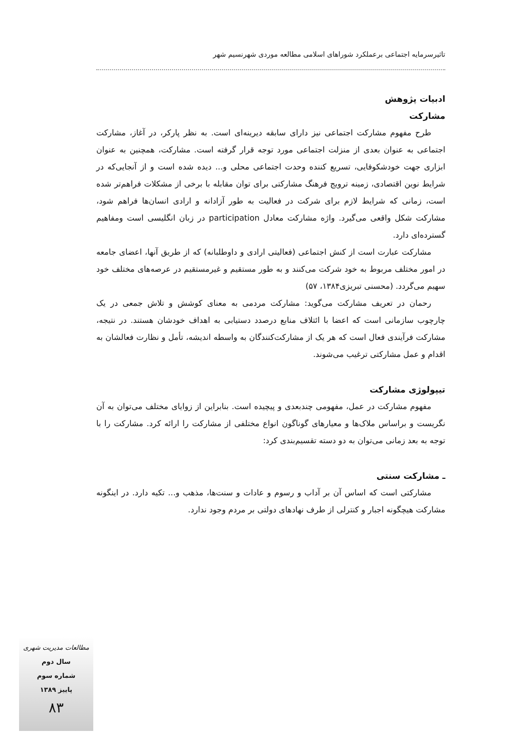تاثیرسرمایه اجتماعی برعملکرد شوراهای اسلامی مطالعه موردی شهرنسیم شهر
ادبیات پژوهش
مشارکت
طرح مفهوم مشارکت اجتماعی نیز دارای سابقه دیرینه‌ای است. به نظر پارکر، در آغاز، مشارکت اجتماعی به عنوان بعدی از منزلت اجتماعی مورد توجه قرار گرفته است. مشارکت، همچنین به عنوان ابزاری جهت خودشکوفایی، تسریع کننده وحدت اجتماعی محلی و... دیده شده است و از آنجایی‌که در شرایط نوین اقتصادی، زمینه ترویج فرهنگ مشارکتی برای توان مقابله با برخی از مشکلات فراهم‌تر شده است، زمانی که شرایط لازم برای شرکت در فعالیت به طور آزادانه و ارادی انسان‌ها فراهم شود، مشارکت شکل واقعی می‌گیرد. واژه مشارکت معادل participation در زبان انگلیسی است ومفاهیم گسترده‌ای دارد.
مشارکت عبارت است از کنش اجتماعی (فعالیتی ارادی و داوطلبانه) که از طریق آنها، اعضای جامعه در امور مختلف مربوط به خود شرکت می‌کنند و به طور مستقیم و غیرمستقیم در عرصه‌های مختلف خود سهیم می‌گردد. (محسنی تبریزی۱۳۸۴، ۵۷)
رحمان در تعریف مشارکت می‌گوید: مشارکت مردمی به معنای کوشش و تلاش جمعی در یک چارچوب سازمانی است که اعضا با ائتلاف منابع درصدد دستیابی به اهداف خودشان هستند. در نتیجه، مشارکت فرآیندی فعال است که هر یک از مشارکت‌کنندگان به واسطه اندیشه، تأمل و نظارت فعالشان به اقدام و عمل مشارکتی ترغیب می‌شوند.
تیپولوژی مشارکت
مفهوم مشارکت در عمل، مفهومی چندبعدی و پیچیده است. بنابراین از زوایای مختلف می‌توان به آن نگریست و براساس ملاک‌ها و معیارهای گوناگون انواع مختلفی از مشارکت را ارائه کرد. مشارکت را با توجه به بعد زمانی می‌توان به دو دسته تقسیم‌بندی کرد:
ـ مشارکت سنتی
مشارکتی است که اساس آن بر آداب و رسوم و عادات و سنت‌ها، مذهب و... تکیه دارد. در اینگونه مشارکت هیچگونه اجبار و کنترلی از طرف نهادهای دولتی بر مردم وجود ندارد.
مطالعات مدیریت شهری
سال دوم
شماره سوم
پاییز ۱۳۸۹
۸۳